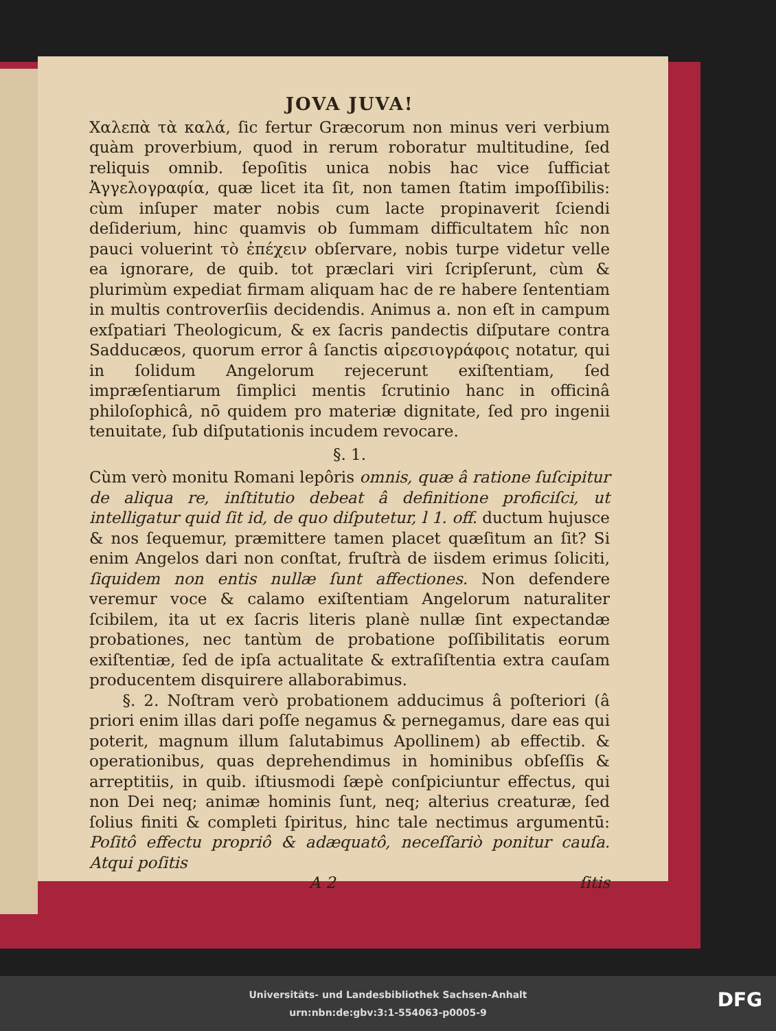JOVA JUVA!
Χαλεπὰ τὰ καλά, ſic fertur Græcorum non minus veri verbium quàm proverbium, quod in rerum roboratur multitudine, ſed reliquis omnib. ſepoſitis unica nobis hac vice ſufficiat Ἀγγελογραφία, quæ licet ita ſit, non tamen ſtatim impoſſibilis: cùm inſuper mater nobis cum lacte propinaverit ſciendi deſiderium, hinc quamvis ob ſummam difficultatem hîc non pauci voluerint τὸ ἐπέχειν obſervare, nobis turpe videtur velle ea ignorare, de quib. tot præclari viri ſcripſerunt, cùm & plurimùm expediat firmam aliquam hac de re habere ſententiam in multis controverſiis decidendis. Animus a. non eſt in campum exſpatiari Theologicum, & ex ſacris pandectis diſputare contra Sadducæos, quorum error â ſanctis αἱρεσιογράφοις notatur, qui in ſolidum Angelorum rejecerunt exiſtentiam, ſed impræſentiarum ſimplici mentis ſcrutinio hanc in officinâ philoſophicâ, nō quidem pro materiæ dignitate, ſed pro ingenii tenuitate, ſub diſputationis incudem revocare.
§. 1.
Cùm verò monitu Romani lepôris omnis, quæ â ratione ſuſcipitur de aliqua re, inſtitutio debeat â definitione proficiſci, ut intelligatur quid ſit id, de quo diſputetur, l 1. off. ductum hujusce & nos ſequemur, præmittere tamen placet quæſitum an ſit? Si enim Angelos dari non conſtat, fruſtrà de iisdem erimus ſoliciti, ſiquidem non entis nullæ ſunt affectiones. Non defendere veremur voce & calamo exiſtentiam Angelorum naturaliter ſcibilem, ita ut ex ſacris literis planè nullæ ſint expectandæ probationes, nec tantùm de probatione poſſibilitatis eorum exiſtentiæ, ſed de ipſa actualitate & extraſiſtentia extra cauſam producentem disquirere allaborabimus.
§. 2. Noſtram verò probationem adducimus â poſteriori (â priori enim illas dari poſſe negamus & pernegamus, dare eas qui poterit, magnum illum ſalutabimus Apollinem) ab effectib. & operationibus, quas deprehendimus in hominibus obſeſſis & arreptitiis, in quib. iſtiusmodi ſæpè conſpiciuntur effectus, qui non Dei neq; animæ hominis ſunt, neq; alterius creaturæ, ſed ſolius finiti & completi ſpiritus, hinc tale nectimus argumentū: Poſitô effectu propriô & adæquatô, neceſſariò ponitur cauſa. Atqui poſitis
A 2 ſitis
Universitäts- und Landesbibliothek Sachsen-Anhalt
urn:nbn:de:gbv:3:1-554063-p0005-9
DFG